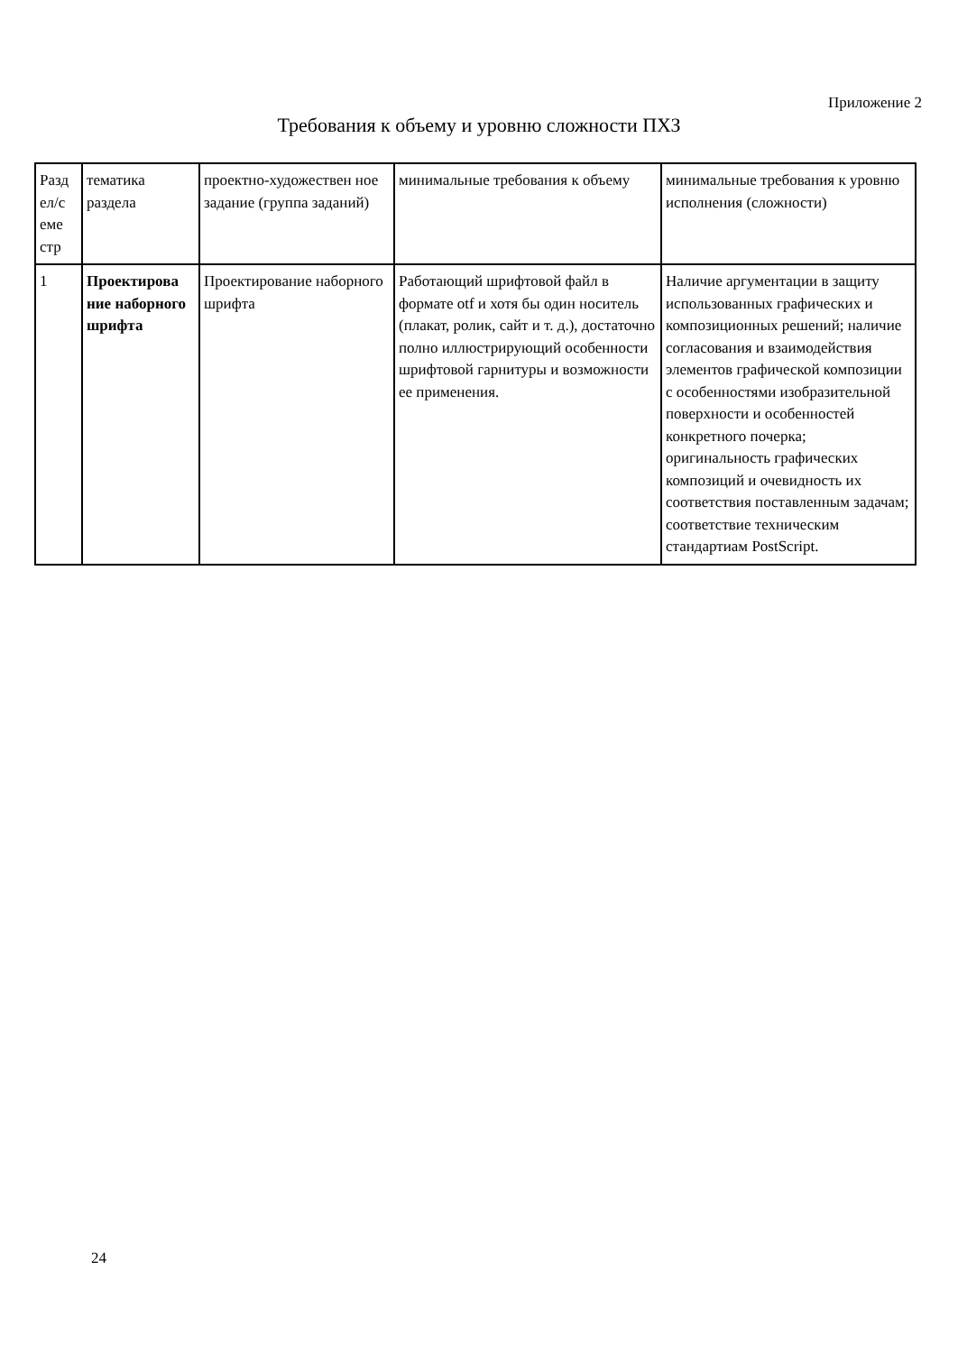Приложение 2
Требования к объему и уровню сложности ПХЗ
| Разд ел/с еме стр | тематика раздела | проектно-художествен ное задание (группа заданий) | минимальные требования к объему | минимальные требования к уровню исполнения (сложности) |
| 1 | Проектирова ние наборного шрифта | Проектирование наборного шрифта | Работающий шрифтовой файл в формате otf и хотя бы один носитель (плакат, ролик, сайт и т. д.), достаточно полно иллюстрирующий особенности шрифтовой гарнитуры и возможности ее применения. | Наличие аргументации в защиту использованных графических и композиционных решений; наличие согласования и взаимодействия элементов графической композиции с особенностями изобразительной поверхности и особенностей конкретного почерка; оригинальность графических композиций и очевидность их соответствия поставленным задачам; соответствие техническим стандартиам PostScript. |
24